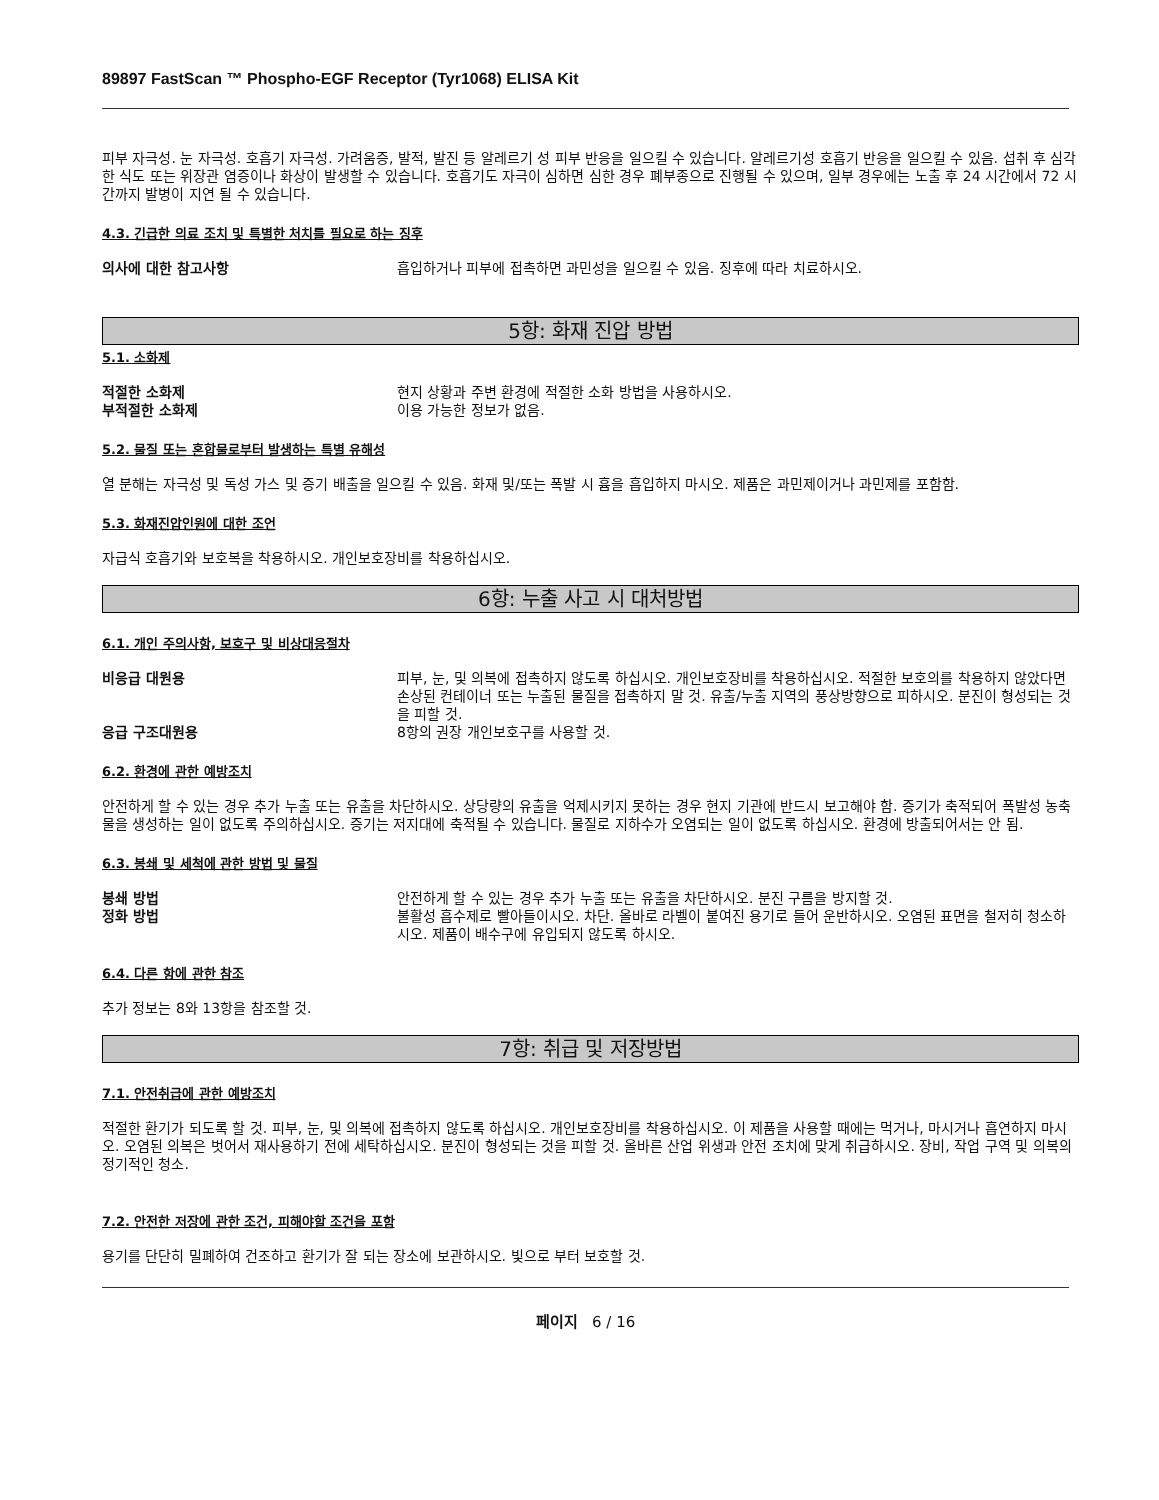89897 FastScan ™ Phospho-EGF Receptor (Tyr1068) ELISA Kit
피부 자극성. 눈 자극성. 호흡기 자극성. 가려움증, 발적, 발진 등 알레르기 성 피부 반응을 일으킬 수 있습니다. 알레르기성 호흡기 반응을 일으킬 수 있음. 섭취 후 심각한 식도 또는 위장관 염증이나 화상이 발생할 수 있습니다. 호흡기도 자극이 심하면 심한 경우 폐부종으로 진행될 수 있으며, 일부 경우에는 노출 후 24 시간에서 72 시간까지 발병이 지연 될 수 있습니다.
4.3. 긴급한 의료 조치 및 특별한 처치를 필요로 하는 징후
의사에 대한 참고사항 흡입하거나 피부에 접촉하면 과민성을 일으킬 수 있음. 징후에 따라 치료하시오.
5항: 화재 진압 방법
5.1. 소화제
적절한 소화제 현지 상황과 주변 환경에 적절한 소화 방법을 사용하시오.
부적절한 소화제 이용 가능한 정보가 없음.
5.2. 물질 또는 혼합물로부터 발생하는 특별 유해성
열 분해는 자극성 및 독성 가스 및 증기 배출을 일으킬 수 있음. 화재 및/또는 폭발 시 흄을 흡입하지 마시오. 제품은 과민제이거나 과민제를 포함함.
5.3. 화재진압인원에 대한 조언
자급식 호흡기와 보호복을 착용하시오. 개인보호장비를 착용하십시오.
6항: 누출 사고 시 대처방법
6.1. 개인 주의사항, 보호구 및 비상대응절차
비응급 대원용 피부, 눈, 및 의복에 접촉하지 않도록 하십시오. 개인보호장비를 착용하십시오. 적절한 보호의를 착용하지 않았다면 손상된 컨테이너 또는 누출된 물질을 접촉하지 말 것. 유출/누출 지역의 풍상방향으로 피하시오. 분진이 형성되는 것을 피할 것.
응급 구조대원용 8항의 권장 개인보호구를 사용할 것.
6.2. 환경에 관한 예방조치
안전하게 할 수 있는 경우 추가 누출 또는 유출을 차단하시오. 상당량의 유출을 억제시키지 못하는 경우 현지 기관에 반드시 보고해야 함. 증기가 축적되어 폭발성 농축물을 생성하는 일이 없도록 주의하십시오. 증기는 저지대에 축적될 수 있습니다. 물질로 지하수가 오염되는 일이 없도록 하십시오. 환경에 방출되어서는 안 됨.
6.3. 봉쇄 및 세척에 관한 방법 및 물질
봉쇄 방법 안전하게 할 수 있는 경우 추가 누출 또는 유출을 차단하시오. 분진 구름을 방지할 것.
정화 방법 불활성 흡수제로 빨아들이시오. 차단. 올바로 라벨이 붙여진 용기로 들어 운반하시오. 오염된 표면을 철저히 청소하시오. 제품이 배수구에 유입되지 않도록 하시오.
6.4. 다른 항에 관한 참조
추가 정보는 8와 13항을 참조할 것.
7항: 취급 및 저장방법
7.1. 안전취급에 관한 예방조치
적절한 환기가 되도록 할 것. 피부, 눈, 및 의복에 접촉하지 않도록 하십시오. 개인보호장비를 착용하십시오. 이 제품을 사용할 때에는 먹거나, 마시거나 흡연하지 마시오. 오염된 의복은 벗어서 재사용하기 전에 세탁하십시오. 분진이 형성되는 것을 피할 것. 올바른 산업 위생과 안전 조치에 맞게 취급하시오. 장비, 작업 구역 및 의복의 정기적인 청소.
7.2. 안전한 저장에 관한 조건, 피해야할 조건을 포함
용기를 단단히 밀폐하여 건조하고 환기가 잘 되는 장소에 보관하시오. 빛으로 부터 보호할 것.
페이지 6 / 16